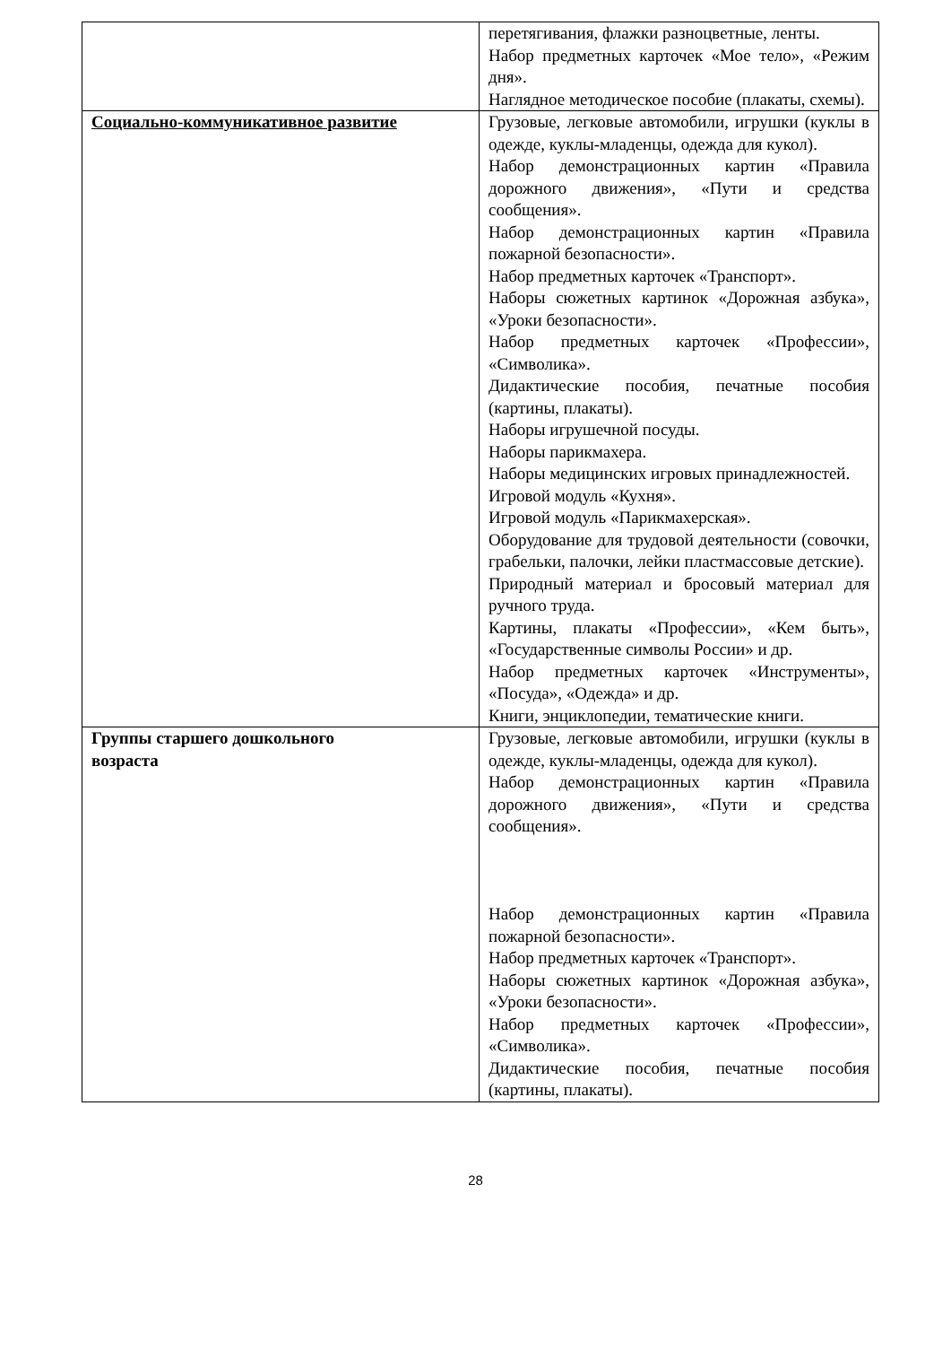| | перетягивания, флажки разноцветные, ленты. Набор предметных карточек «Мое тело», «Режим дня». Наглядное методическое пособие (плакаты, схемы). |
| Социально-коммуникативное развитие | Грузовые, легковые автомобили, игрушки (куклы в одежде, куклы-младенцы, одежда для кукол). Набор демонстрационных картин «Правила дорожного движения», «Пути и средства сообщения». Набор демонстрационных картин «Правила пожарной безопасности». Набор предметных карточек «Транспорт». Наборы сюжетных картинок «Дорожная азбука», «Уроки безопасности». Набор предметных карточек «Профессии», «Символика». Дидактические пособия, печатные пособия (картины, плакаты). Наборы игрушечной посуды. Наборы парикмахера. Наборы медицинских игровых принадлежностей. Игровой модуль «Кухня». Игровой модуль «Парикмахерская». Оборудование для трудовой деятельности (совочки, грабельки, палочки, лейки пластмассовые детские). Природный материал и бросовый материал для ручного труда. Картины, плакаты «Профессии», «Кем быть», «Государственные символы России» и др. Набор предметных карточек «Инструменты», «Посуда», «Одежда» и др. Книги, энциклопедии, тематические книги. |
| Группы старшего дошкольного возраста | Грузовые, легковые автомобили, игрушки (куклы в одежде, куклы-младенцы, одежда для кукол). Набор демонстрационных картин «Правила дорожного движения», «Пути и средства сообщения». Набор демонстрационных картин «Правила пожарной безопасности». Набор предметных карточек «Транспорт». Наборы сюжетных картинок «Дорожная азбука», «Уроки безопасности». Набор предметных карточек «Профессии», «Символика». Дидактические пособия, печатные пособия (картины, плакаты). |
28